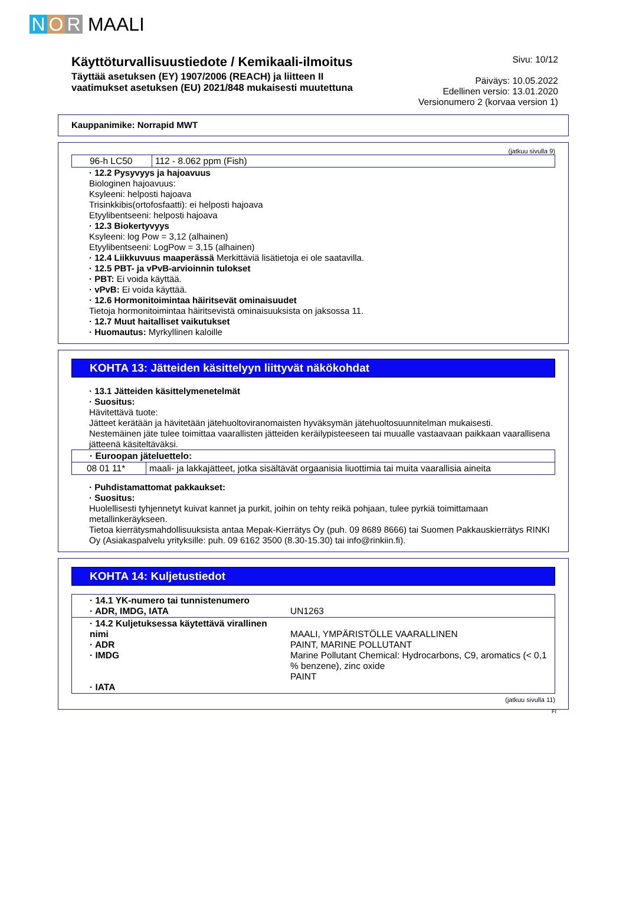N O R MAALI
Käyttöturvallisuustiedote / Kemikaali-ilmoitus
Täyttää asetuksen (EY) 1907/2006 (REACH) ja liitteen II
vaatimukset asetuksen (EU) 2021/848 mukaisesti muutettuna
Sivu: 10/12
Päiväys: 10.05.2022
Edellinen versio: 13.01.2020
Versionumero 2 (korvaa version 1)
Kauppanimike: Norrapid MWT
(jatkuu sivulla 9)
| 96-h LC50 | 112 - 8.062 ppm (Fish) |
· 12.2 Pysyvyys ja hajoavuus
Biologinen hajoavuus:
Ksyleeni: helposti hajoava
Trisinkkibis(ortofosfaatti): ei helposti hajoava
Etyylibentseeni: helposti hajoava
· 12.3 Biokertyvyys
Ksyleeni: log Pow = 3,12 (alhainen)
Etyylibentseeni: LogPow = 3,15 (alhainen)
· 12.4 Liikkuvuus maaperässä Merkittäviä lisätietoja ei ole saatavilla.
· 12.5 PBT- ja vPvB-arvioinnin tulokset
· PBT: Ei voida käyttää.
· vPvB: Ei voida käyttää.
· 12.6 Hormonitoimintaa häiritsevät ominaisuudet
Tietoja hormonitoimintaa häiritsevistä ominaisuuksista on jaksossa 11.
· 12.7 Muut haitalliset vaikutukset
· Huomautus: Myrkyllinen kaloille
KOHTA 13: Jätteiden käsittelyyn liittyvät näkökohdat
· 13.1 Jätteiden käsittelymenetelmät
· Suositus:
Hävitettävä tuote:
Jätteet kerätään ja hävitetään jätehuoltoviranomaisten hyväksymän jätehuoltosuunnitelman mukaisesti.
Nestemäinen jäte tulee toimittaa vaarallisten jätteiden keräilypisteeseen tai muualle vastaavaan paikkaan vaarallisena jätteenä käsiteltäväksi.
| · Euroopan jäteluettelo: | |
| 08 01 11* | maali- ja lakkajätteet, jotka sisältävät orgaanisia liuottimia tai muita vaarallisia aineita |
· Puhdistamattomat pakkaukset:
· Suositus:
Huolellisesti tyhjennetyt kuivat kannet ja purkit, joihin on tehty reikä pohjaan, tulee pyrkiä toimittamaan metallinkeräykseen.
Tietoa kierrätysmahdollisuuksista antaa Mepak-Kierrätys Oy (puh. 09 8689 8666) tai Suomen Pakkauskierrätys RINKI Oy (Asiakaspalvelu yrityksille: puh. 09 6162 3500 (8.30-15.30) tai info@rinkiin.fi).
KOHTA 14: Kuljetustiedot
| · 14.1 YK-numero tai tunnistenumero · ADR, IMDG, IATA | UN1263 |
| · 14.2 Kuljetuksessa käytettävä virallinen nimi · ADR · IMDG · IATA | MAALI, YMPÄRISTÖLLE VAARALLINEN PAINT, MARINE POLLUTANT Marine Pollutant Chemical: Hydrocarbons, C9, aromatics (< 0,1 % benzene), zinc oxide PAINT |
(jatkuu sivulla 11)
FI